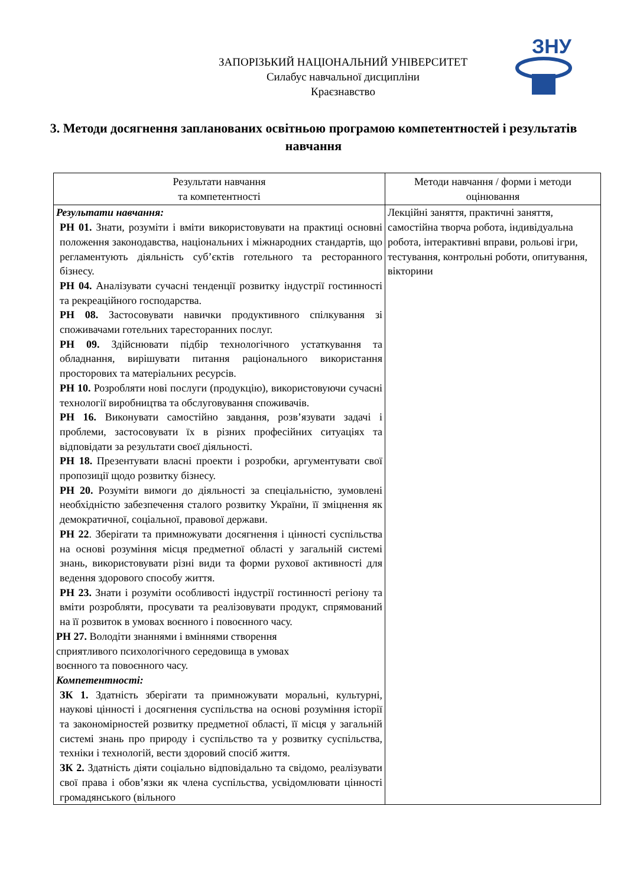ЗНУ
ЗАПОРІЗЬКИЙ НАЦІОНАЛЬНИЙ УНІВЕРСИТЕТ
Силабус навчальної дисципліни
Краєзнавство
3. Методи досягнення запланованих освітньою програмою компетентностей і результатів навчання
| Результати навчання та компетентності | Методи навчання / форми і методи оцінювання |
| --- | --- |
| Результати навчання: РН 01. Знати, розуміти і вміти використовувати на практиці основні положення законодавства, національних і міжнародних стандартів, що регламентують діяльність суб’єктів готельного та ресторанного бізнесу. РН 04. Аналізувати сучасні тенденції розвитку індустрії гостинності та рекреаційного господарства. РН 08. Застосовувати навички продуктивного спілкування зі споживачами готельних таресторанних послуг. РН 09. Здійснювати підбір технологічного устаткування та обладнання, вирішувати питання раціонального використання просторових та матеріальних ресурсів. РН 10. Розробляти нові послуги (продукцію), використовуючи сучасні технології виробництва та обслуговування споживачів. РН 16. Виконувати самостійно завдання, розв’язувати задачі і проблеми, застосовувати їх в різних професійних ситуаціях та відповідати за результати своєї діяльності. РН 18. Презентувати власні проекти і розробки, аргументувати свої пропозиції щодо розвитку бізнесу. РН 20. Розуміти вимоги до діяльності за спеціальністю, зумовлені необхідністю забезпечення сталого розвитку України, її зміцнення як демократичної, соціальної, правової держави. РН 22 . Зберігати та примножувати досягнення і цінності суспільства на основі розуміння місця предметної області у загальній системі знань, використовувати різні види та форми рухової активності для ведення здорового способу життя. РН 23. Знати і розуміти особливості індустрії гостинності регіону та вміти розробляти, просувати та реалізовувати продукт, спрямований на її розвиток в умовах воєнного і повоєнного часу. РН 27. Володіти знаннями і вміннями створення сприятливого психологічного середовища в умовах воєнного та повоєнного часу. Компетентності: ЗК 1. Здатність зберігати та примножувати моральні, культурні, наукові цінності і досягнення суспільства на основі розуміння історії та закономірностей розвитку предметної області, її місця у загальній системі знань про природу і суспільство та у розвитку суспільства, техніки і технологій, вести здоровий спосіб життя. ЗК 2. Здатність діяти соціально відповідально та свідомо, реалізувати свої права і обов’язки як члена суспільства, усвідомлювати цінності громадянського (вільного | Лекційні заняття, практичні заняття, самостійна творча робота, індивідуальна робота, інтерактивні вправи, рольові ігри, тестування, контрольні роботи, опитування, вікторини |